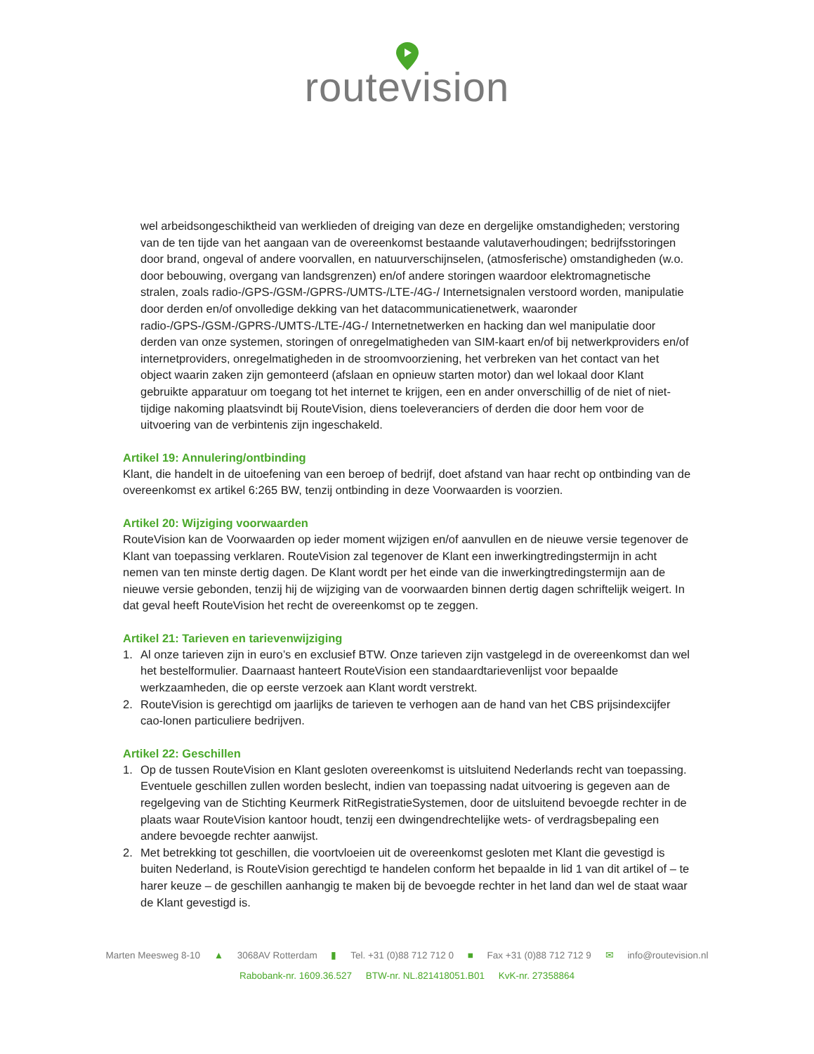routevision
wel arbeidsongeschiktheid van werklieden of dreiging van deze en dergelijke omstandigheden; verstoring van de ten tijde van het aangaan van de overeenkomst bestaande valutaverhoudingen; bedrijfsstoringen door brand, ongeval of andere voorvallen, en natuurverschijnselen, (atmosferische) omstandigheden (w.o. door bebouwing, overgang van landsgrenzen) en/of andere storingen waardoor elektromagnetische stralen, zoals radio-/GPS-/GSM-/GPRS-/UMTS-/LTE-/4G-/ Internetsignalen verstoord worden, manipulatie door derden en/of onvolledige dekking van het datacommunicatienetwerk, waaronder radio-/GPS-/GSM-/GPRS-/UMTS-/LTE-/4G-/ Internetnetwerken en hacking dan wel manipulatie door derden van onze systemen, storingen of onregelmatigheden van SIM-kaart en/of bij netwerkproviders en/of internetproviders, onregelmatigheden in de stroomvoorziening, het verbreken van het contact van het object waarin zaken zijn gemonteerd (afslaan en opnieuw starten motor) dan wel lokaal door Klant gebruikte apparatuur om toegang tot het internet te krijgen, een en ander onverschillig of de niet of niet-tijdige nakoming plaatsvindt bij RouteVision, diens toeleveranciers of derden die door hem voor de uitvoering van de verbintenis zijn ingeschakeld.
Artikel 19: Annulering/ontbinding
Klant, die handelt in de uitoefening van een beroep of bedrijf, doet afstand van haar recht op ontbinding van de overeenkomst ex artikel 6:265 BW, tenzij ontbinding in deze Voorwaarden is voorzien.
Artikel 20: Wijziging voorwaarden
RouteVision kan de Voorwaarden op ieder moment wijzigen en/of aanvullen en de nieuwe versie tegenover de Klant van toepassing verklaren. RouteVision zal tegenover de Klant een inwerkingtredingstermijn in acht nemen van ten minste dertig dagen. De Klant wordt per het einde van die inwerkingtredingstermijn aan de nieuwe versie gebonden, tenzij hij de wijziging van de voorwaarden binnen dertig dagen schriftelijk weigert. In dat geval heeft RouteVision het recht de overeenkomst op te zeggen.
Artikel 21: Tarieven en tarievenwijziging
1. Al onze tarieven zijn in euro’s en exclusief BTW. Onze tarieven zijn vastgelegd in de overeenkomst dan wel het bestelformulier. Daarnaast hanteert RouteVision een standaardtarievenlijst voor bepaalde werkzaamheden, die op eerste verzoek aan Klant wordt verstrekt.
2. RouteVision is gerechtigd om jaarlijks de tarieven te verhogen aan de hand van het CBS prijsindexcijfer cao-lonen particuliere bedrijven.
Artikel 22: Geschillen
1. Op de tussen RouteVision en Klant gesloten overeenkomst is uitsluitend Nederlands recht van toepassing. Eventuele geschillen zullen worden beslecht, indien van toepassing nadat uitvoering is gegeven aan de regelgeving van de Stichting Keurmerk RitRegistratieSystemen, door de uitsluitend bevoegde rechter in de plaats waar RouteVision kantoor houdt, tenzij een dwingendrechtelijke wets- of verdragsbepaling een andere bevoegde rechter aanwijst.
2. Met betrekking tot geschillen, die voortvloeien uit de overeenkomst gesloten met Klant die gevestigd is buiten Nederland, is RouteVision gerechtigd te handelen conform het bepaalde in lid 1 van dit artikel of – te harer keuze – de geschillen aanhangig te maken bij de bevoegde rechter in het land dan wel de staat waar de Klant gevestigd is.
Marten Meesweg 8-10 ▲ 3068AV Rotterdam ▮ Tel. +31 (0)88 712 712 0 ■ Fax +31 (0)88 712 712 9 ✉ info@routevision.nl
Rabobank-nr. 1609.36.527 BTW-nr. NL.821418051.B01 KvK-nr. 27358864